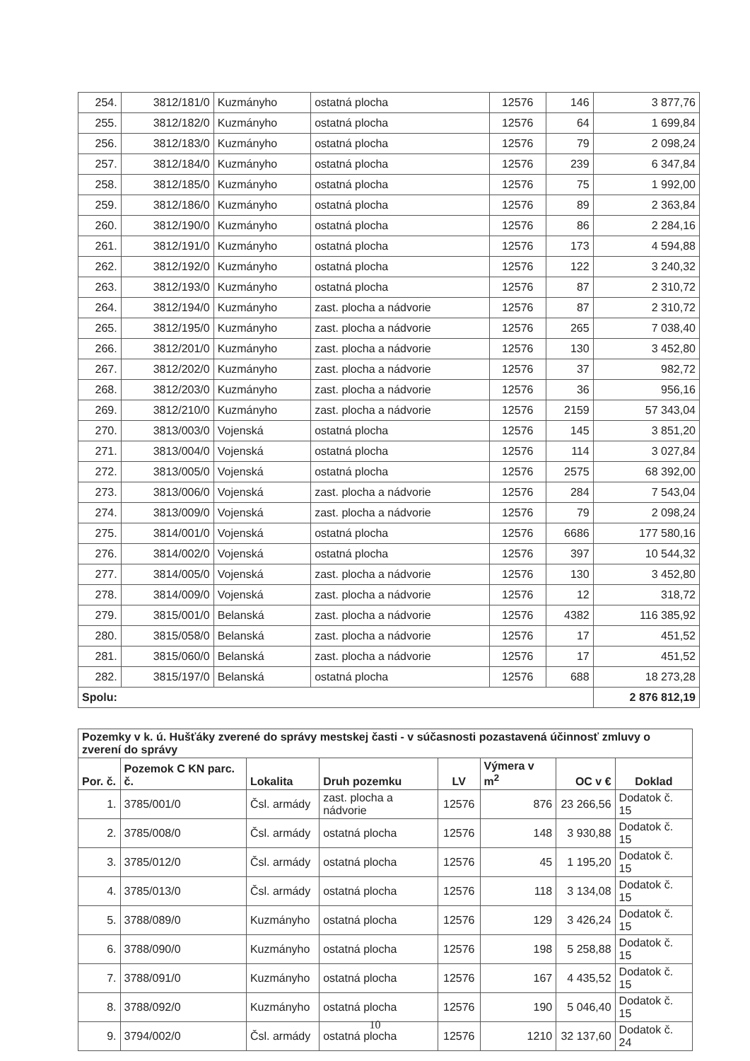| 254. | 3812/181/0 | Kuzmányho | ostatná plocha | 12576 | 146 | 3 877,76 |
| 255. | 3812/182/0 | Kuzmányho | ostatná plocha | 12576 | 64 | 1 699,84 |
| 256. | 3812/183/0 | Kuzmányho | ostatná plocha | 12576 | 79 | 2 098,24 |
| 257. | 3812/184/0 | Kuzmányho | ostatná plocha | 12576 | 239 | 6 347,84 |
| 258. | 3812/185/0 | Kuzmányho | ostatná plocha | 12576 | 75 | 1 992,00 |
| 259. | 3812/186/0 | Kuzmányho | ostatná plocha | 12576 | 89 | 2 363,84 |
| 260. | 3812/190/0 | Kuzmányho | ostatná plocha | 12576 | 86 | 2 284,16 |
| 261. | 3812/191/0 | Kuzmányho | ostatná plocha | 12576 | 173 | 4 594,88 |
| 262. | 3812/192/0 | Kuzmányho | ostatná plocha | 12576 | 122 | 3 240,32 |
| 263. | 3812/193/0 | Kuzmányho | ostatná plocha | 12576 | 87 | 2 310,72 |
| 264. | 3812/194/0 | Kuzmányho | zast. plocha a nádvorie | 12576 | 87 | 2 310,72 |
| 265. | 3812/195/0 | Kuzmányho | zast. plocha a nádvorie | 12576 | 265 | 7 038,40 |
| 266. | 3812/201/0 | Kuzmányho | zast. plocha a nádvorie | 12576 | 130 | 3 452,80 |
| 267. | 3812/202/0 | Kuzmányho | zast. plocha a nádvorie | 12576 | 37 | 982,72 |
| 268. | 3812/203/0 | Kuzmányho | zast. plocha a nádvorie | 12576 | 36 | 956,16 |
| 269. | 3812/210/0 | Kuzmányho | zast. plocha a nádvorie | 12576 | 2159 | 57 343,04 |
| 270. | 3813/003/0 | Vojenská | ostatná plocha | 12576 | 145 | 3 851,20 |
| 271. | 3813/004/0 | Vojenská | ostatná plocha | 12576 | 114 | 3 027,84 |
| 272. | 3813/005/0 | Vojenská | ostatná plocha | 12576 | 2575 | 68 392,00 |
| 273. | 3813/006/0 | Vojenská | zast. plocha a nádvorie | 12576 | 284 | 7 543,04 |
| 274. | 3813/009/0 | Vojenská | zast. plocha a nádvorie | 12576 | 79 | 2 098,24 |
| 275. | 3814/001/0 | Vojenská | ostatná plocha | 12576 | 6686 | 177 580,16 |
| 276. | 3814/002/0 | Vojenská | ostatná plocha | 12576 | 397 | 10 544,32 |
| 277. | 3814/005/0 | Vojenská | zast. plocha a nádvorie | 12576 | 130 | 3 452,80 |
| 278. | 3814/009/0 | Vojenská | zast. plocha a nádvorie | 12576 | 12 | 318,72 |
| 279. | 3815/001/0 | Belanská | zast. plocha a nádvorie | 12576 | 4382 | 116 385,92 |
| 280. | 3815/058/0 | Belanská | zast. plocha a nádvorie | 12576 | 17 | 451,52 |
| 281. | 3815/060/0 | Belanská | zast. plocha a nádvorie | 12576 | 17 | 451,52 |
| 282. | 3815/197/0 | Belanská | ostatná plocha | 12576 | 688 | 18 273,28 |
| Spolu: | | | | | | 2 876 812,19 |
| Pozemky v k. ú. Hušťáky zverené do správy mestskej časti - v súčasnosti pozastavená účinnosť zmluvy o zverení do správy | | | | | | | |
| --- | --- | --- | --- | --- | --- | --- | --- |
| Por. č. | Pozemok C KN parc. č. | Lokalita | Druh pozemku | LV | Výmera v m<sup>2</sup> | OC v € | Doklad |
| 1. | 3785/001/0 | Čsl. armády | zast. plocha a nádvorie | 12576 | 876 | 23 266,56 | Dodatok č. 15 |
| 2. | 3785/008/0 | Čsl. armády | ostatná plocha | 12576 | 148 | 3 930,88 | Dodatok č. 15 |
| 3. | 3785/012/0 | Čsl. armády | ostatná plocha | 12576 | 45 | 1 195,20 | Dodatok č. 15 |
| 4. | 3785/013/0 | Čsl. armády | ostatná plocha | 12576 | 118 | 3 134,08 | Dodatok č. 15 |
| 5. | 3788/089/0 | Kuzmányho | ostatná plocha | 12576 | 129 | 3 426,24 | Dodatok č. 15 |
| 6. | 3788/090/0 | Kuzmányho | ostatná plocha | 12576 | 198 | 5 258,88 | Dodatok č. 15 |
| 7. | 3788/091/0 | Kuzmányho | ostatná plocha | 12576 | 167 | 4 435,52 | Dodatok č. 15 |
| 8. | 3788/092/0 | Kuzmányho | ostatná plocha | 12576 | 190 | 5 046,40 | Dodatok č. 15 |
| 9. | 3794/002/0 | Čsl. armády | ostatná plocha | 12576 | 1210 | 32 137,60 | Dodatok č. 24 |
10